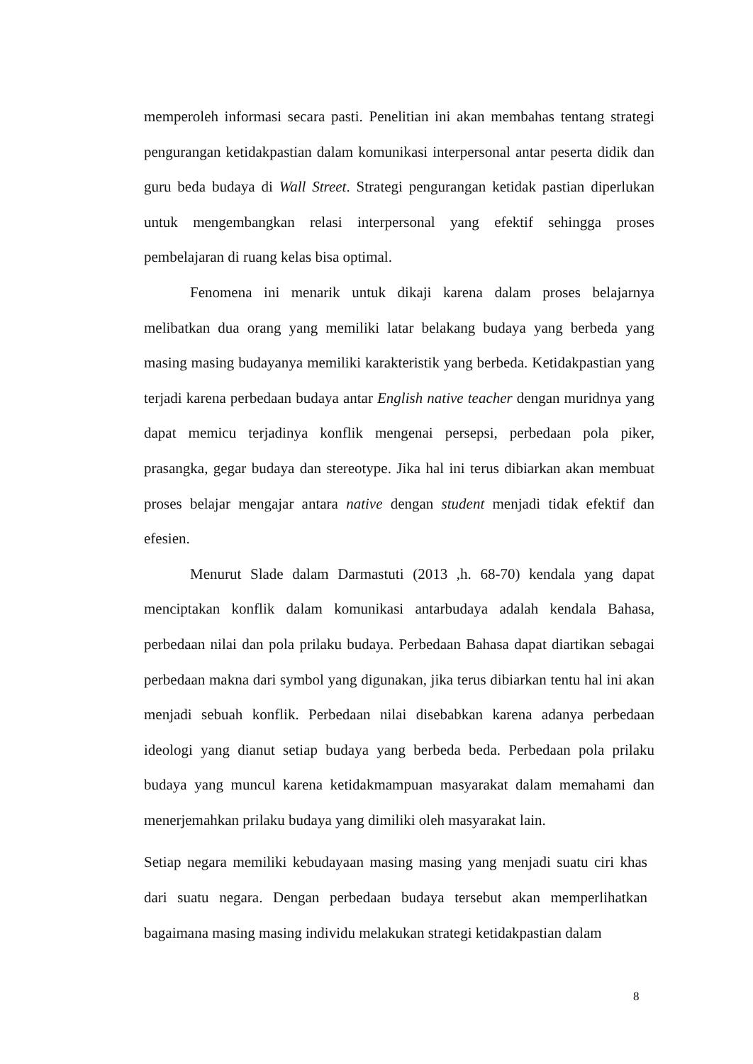memperoleh informasi secara pasti. Penelitian ini akan membahas tentang strategi pengurangan ketidakpastian dalam komunikasi interpersonal antar peserta didik dan guru beda budaya di Wall Street. Strategi pengurangan ketidak pastian diperlukan untuk mengembangkan relasi interpersonal yang efektif sehingga proses pembelajaran di ruang kelas bisa optimal.
Fenomena ini menarik untuk dikaji karena dalam proses belajarnya melibatkan dua orang yang memiliki latar belakang budaya yang berbeda yang masing masing budayanya memiliki karakteristik yang berbeda. Ketidakpastian yang terjadi karena perbedaan budaya antar English native teacher dengan muridnya yang dapat memicu terjadinya konflik mengenai persepsi, perbedaan pola piker, prasangka, gegar budaya dan stereotype. Jika hal ini terus dibiarkan akan membuat proses belajar mengajar antara native dengan student menjadi tidak efektif dan efesien.
Menurut Slade dalam Darmastuti (2013 ,h. 68-70) kendala yang dapat menciptakan konflik dalam komunikasi antarbudaya adalah kendala Bahasa, perbedaan nilai dan pola prilaku budaya. Perbedaan Bahasa dapat diartikan sebagai perbedaan makna dari symbol yang digunakan, jika terus dibiarkan tentu hal ini akan menjadi sebuah konflik. Perbedaan nilai disebabkan karena adanya perbedaan ideologi yang dianut setiap budaya yang berbeda beda. Perbedaan pola prilaku budaya yang muncul karena ketidakmampuan masyarakat dalam memahami dan menerjemahkan prilaku budaya yang dimiliki oleh masyarakat lain.
Setiap negara memiliki kebudayaan masing masing yang menjadi suatu ciri khas dari suatu negara. Dengan perbedaan budaya tersebut akan memperlihatkan bagaimana masing masing individu melakukan strategi ketidakpastian dalam
8